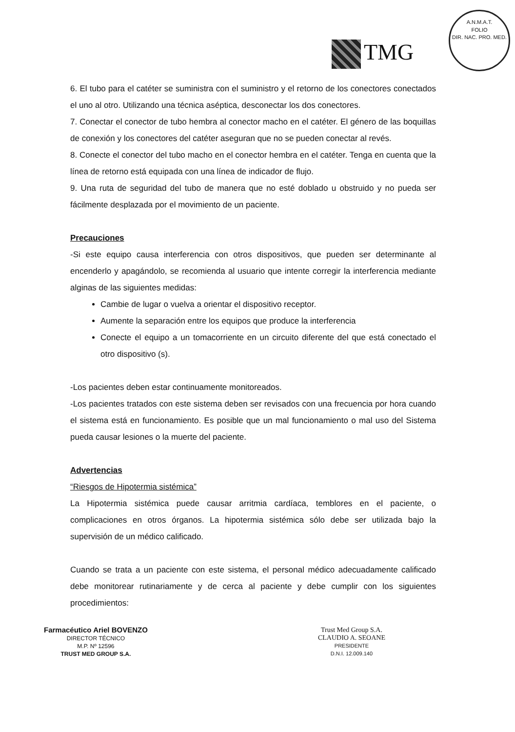TMG
A.N.M.A.T.
FOLIO
DIR. NAC. PRO. MED.
6. El tubo para el catéter se suministra con el suministro y el retorno de los conectores conectados el uno al otro. Utilizando una técnica aséptica, desconectar los dos conectores.
7. Conectar el conector de tubo hembra al conector macho en el catéter. El género de las boquillas de conexión y los conectores del catéter aseguran que no se pueden conectar al revés.
8. Conecte el conector del tubo macho en el conector hembra en el catéter. Tenga en cuenta que la línea de retorno está equipada con una línea de indicador de flujo.
9. Una ruta de seguridad del tubo de manera que no esté doblado u obstruido y no pueda ser fácilmente desplazada por el movimiento de un paciente.
Precauciones
-Si este equipo causa interferencia con otros dispositivos, que pueden ser determinante al encenderlo y apagándolo, se recomienda al usuario que intente corregir la interferencia mediante alginas de las siguientes medidas:
Cambie de lugar o vuelva a orientar el dispositivo receptor.
Aumente la separación entre los equipos que produce la interferencia
Conecte el equipo a un tomacorriente en un circuito diferente del que está conectado el otro dispositivo (s).
-Los pacientes deben estar continuamente monitoreados.
-Los pacientes tratados con este sistema deben ser revisados con una frecuencia por hora cuando el sistema está en funcionamiento. Es posible que un mal funcionamiento o mal uso del Sistema pueda causar lesiones o la muerte del paciente.
Advertencias
“Riesgos de Hipotermia sistémica”
La Hipotermia sistémica puede causar arritmia cardíaca, temblores en el paciente, o complicaciones en otros órganos. La hipotermia sistémica sólo debe ser utilizada bajo la supervisión de un médico calificado.
Cuando se trata a un paciente con este sistema, el personal médico adecuadamente calificado debe monitorear rutinariamente y de cerca al paciente y debe cumplir con los siguientes procedimientos:
Farmacéutico Ariel BOVENZO
DIRECTOR TÉCNICO
M.P. Nº 12596
TRUST MED GROUP S.A.
Trust Med Group S.A.
CLAUDIO A. SEOANE
PRESIDENTE
D.N.I. 12.009.140